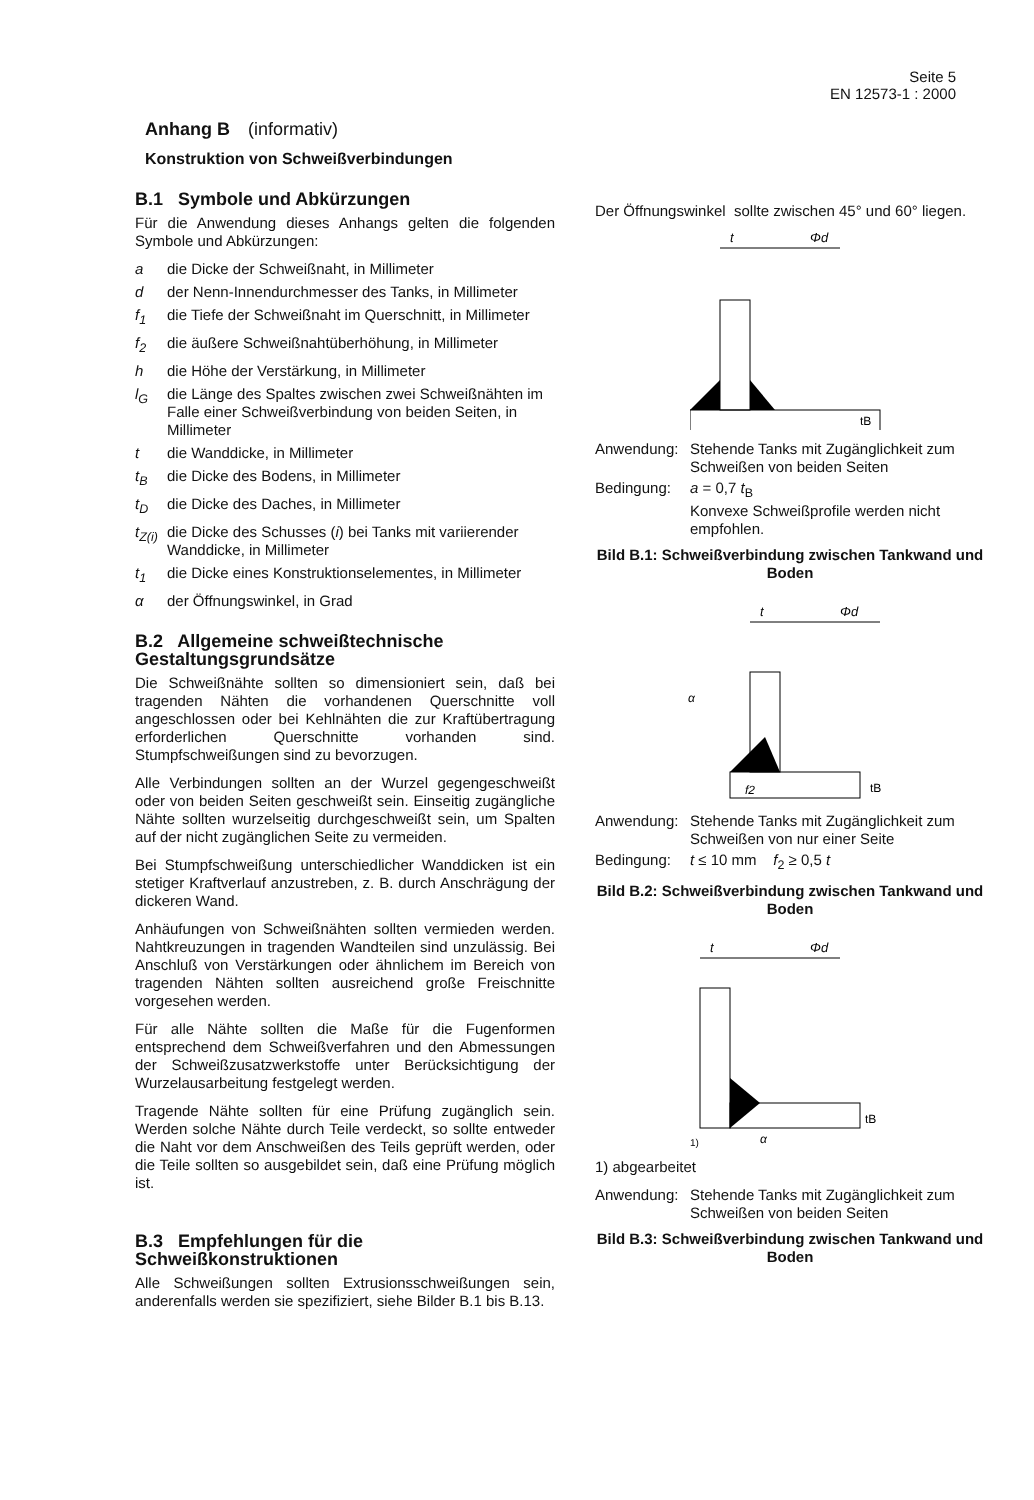Seite 5
EN 12573-1 : 2000
Anhang B (informativ)
Konstruktion von Schweißverbindungen
B.1 Symbole und Abkürzungen
Für die Anwendung dieses Anhangs gelten die folgenden Symbole und Abkürzungen:
a die Dicke der Schweißnaht, in Millimeter
d der Nenn-Innendurchmesser des Tanks, in Millimeter
f<sub>1</sub> die Tiefe der Schweißnaht im Querschnitt, in Millimeter
f<sub>2</sub> die äußere Schweißnahtüberhöhung, in Millimeter
h die Höhe der Verstärkung, in Millimeter
l<sub>G</sub> die Länge des Spaltes zwischen zwei Schweißnähten im Falle einer Schweißverbindung von beiden Seiten, in Millimeter
t die Wanddicke, in Millimeter
t<sub>B</sub> die Dicke des Bodens, in Millimeter
t<sub>D</sub> die Dicke des Daches, in Millimeter
t<sub>Z(i)</sub> die Dicke des Schusses (i) bei Tanks mit variierender Wanddicke, in Millimeter
t<sub>1</sub> die Dicke eines Konstruktionselementes, in Millimeter
α der Öffnungswinkel, in Grad
B.2 Allgemeine schweißtechnische Gestaltungsgrundsätze
Die Schweißnähte sollten so dimensioniert sein, daß bei tragenden Nähten die vorhandenen Querschnitte voll angeschlossen oder bei Kehlnähten die zur Kraftübertragung erforderlichen Querschnitte vorhanden sind. Stumpfschweißungen sind zu bevorzugen.
Alle Verbindungen sollten an der Wurzel gegengeschweißt oder von beiden Seiten geschweißt sein. Einseitig zugängliche Nähte sollten wurzelseitig durchgeschweißt sein, um Spalten auf der nicht zugänglichen Seite zu vermeiden.
Bei Stumpfschweißung unterschiedlicher Wanddicken ist ein stetiger Kraftverlauf anzustreben, z. B. durch Anschrägung der dickeren Wand.
Anhäufungen von Schweißnähten sollten vermieden werden. Nahtkreuzungen in tragenden Wandteilen sind unzulässig. Bei Anschluß von Verstärkungen oder ähnlichem im Bereich von tragenden Nähten sollten ausreichend große Freischnitte vorgesehen werden.
Für alle Nähte sollten die Maße für die Fugenformen entsprechend dem Schweißverfahren und den Abmessungen der Schweißzusatzwerkstoffe unter Berücksichtigung der Wurzelausarbeitung festgelegt werden.
Tragende Nähte sollten für eine Prüfung zugänglich sein. Werden solche Nähte durch Teile verdeckt, so sollte entweder die Naht vor dem Anschweißen des Teils geprüft werden, oder die Teile sollten so ausgebildet sein, daß eine Prüfung möglich ist.
B.3 Empfehlungen für die Schweißkonstruktionen
Alle Schweißungen sollten Extrusionsschweißungen sein, anderenfalls werden sie spezifiziert, siehe Bilder B.1 bis B.13.
Der Öffnungswinkel sollte zwischen 45° und 60° liegen.
t
Φd
tB
Anwendung: Stehende Tanks mit Zugänglichkeit zum Schweißen von beiden Seiten
Bedingung: a = 0,7 t<sub>B</sub>
Konvexe Schweißprofile werden nicht empfohlen.
Bild B.1: Schweißverbindung zwischen Tankwand und Boden
t
Φd
α
f2
tB
Anwendung: Stehende Tanks mit Zugänglichkeit zum Schweißen von nur einer Seite
Bedingung: t ≤ 10 mm f<sub>2</sub> ≥ 0,5 t
Bild B.2: Schweißverbindung zwischen Tankwand und Boden
t
Φd
α
tB
1)
1) abgearbeitet
Anwendung: Stehende Tanks mit Zugänglichkeit zum Schweißen von beiden Seiten
Bild B.3: Schweißverbindung zwischen Tankwand und Boden